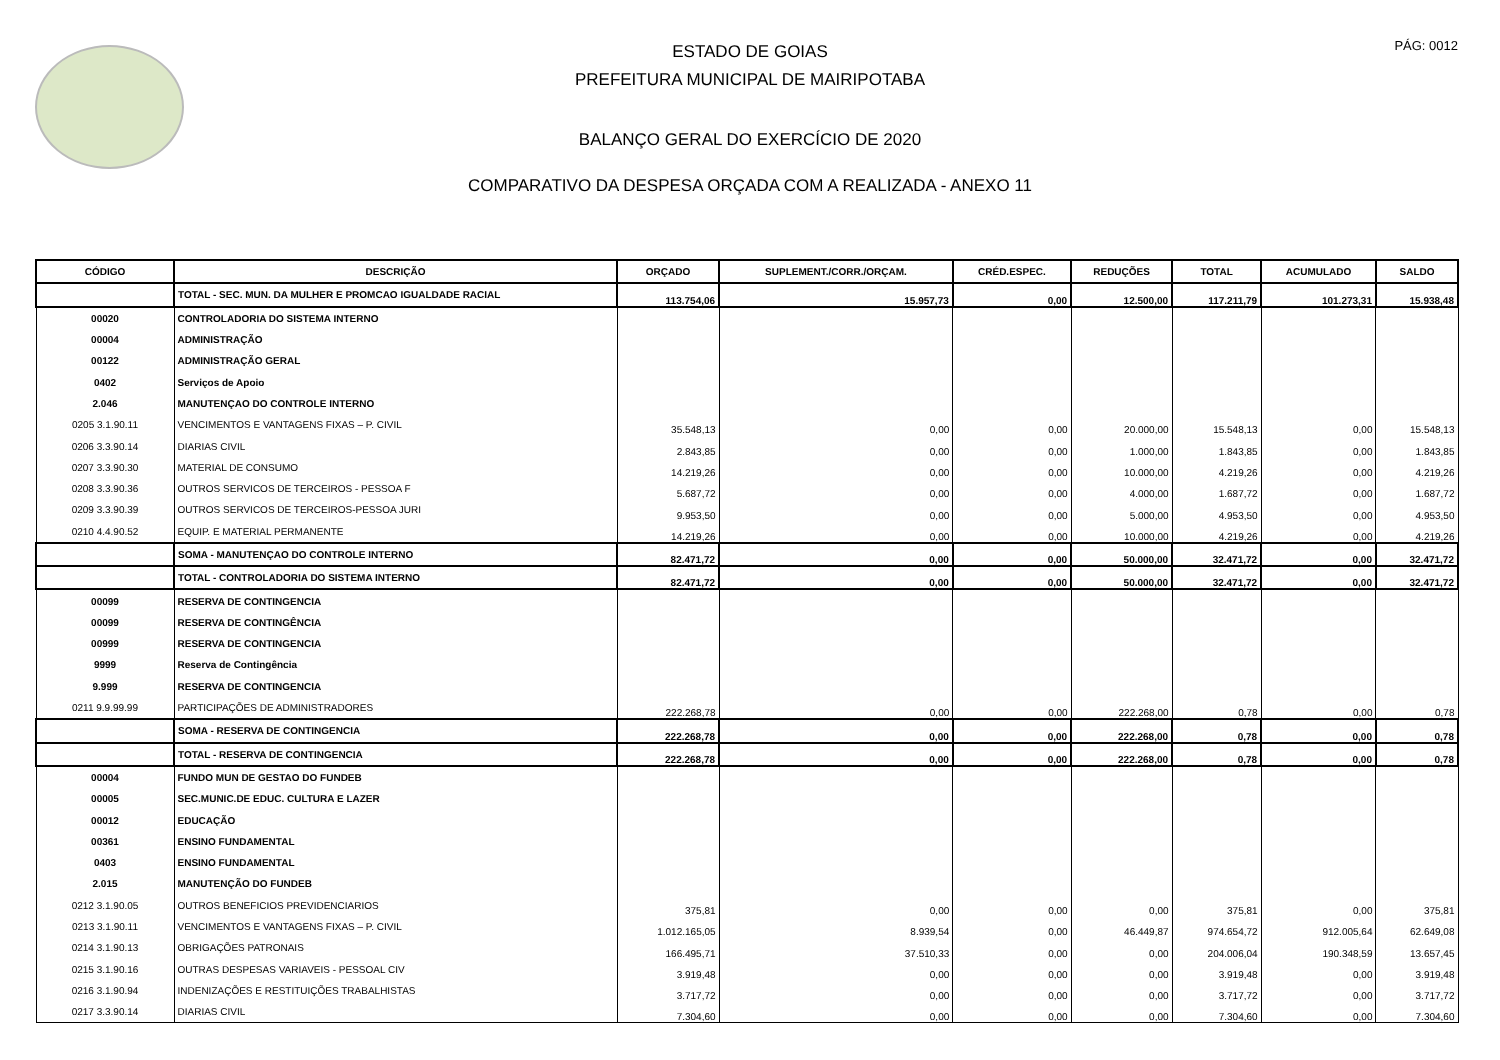PÁG: 0012
ESTADO DE GOIAS
PREFEITURA MUNICIPAL DE MAIRIPOTABA
BALANÇO GERAL DO EXERCÍCIO DE 2020
COMPARATIVO DA DESPESA ORÇADA COM A REALIZADA - ANEXO 11
| CÓDIGO | DESCRIÇÃO | ORÇADO | SUPLEMENT./CORR./ORÇAM. | CRÉD.ESPEC. | REDUÇÕES | TOTAL | ACUMULADO | SALDO |
| --- | --- | --- | --- | --- | --- | --- | --- | --- |
| | TOTAL - SEC. MUN. DA MULHER E PROMCAO IGUALDADE RACIAL | 113.754,06 | 15.957,73 | 0,00 | 12.500,00 | 117.211,79 | 101.273,31 | 15.938,48 |
| 00020 | CONTROLADORIA DO SISTEMA INTERNO | | | | | | | |
| 00004 | ADMINISTRAÇÃO | | | | | | | |
| 00122 | ADMINISTRAÇÃO GERAL | | | | | | | |
| 0402 | Serviços de Apoio | | | | | | | |
| 2.046 | MANUTENÇAO DO CONTROLE INTERNO | | | | | | | |
| 0205 3.1.90.11 | VENCIMENTOS E VANTAGENS FIXAS – P. CIVIL | 35.548,13 | 0,00 | 0,00 | 20.000,00 | 15.548,13 | 0,00 | 15.548,13 |
| 0206 3.3.90.14 | DIARIAS CIVIL | 2.843,85 | 0,00 | 0,00 | 1.000,00 | 1.843,85 | 0,00 | 1.843,85 |
| 0207 3.3.90.30 | MATERIAL DE CONSUMO | 14.219,26 | 0,00 | 0,00 | 10.000,00 | 4.219,26 | 0,00 | 4.219,26 |
| 0208 3.3.90.36 | OUTROS SERVICOS DE TERCEIROS - PESSOA F | 5.687,72 | 0,00 | 0,00 | 4.000,00 | 1.687,72 | 0,00 | 1.687,72 |
| 0209 3.3.90.39 | OUTROS SERVICOS DE TERCEIROS-PESSOA JURI | 9.953,50 | 0,00 | 0,00 | 5.000,00 | 4.953,50 | 0,00 | 4.953,50 |
| 0210 4.4.90.52 | EQUIP. E MATERIAL PERMANENTE | 14.219,26 | 0,00 | 0,00 | 10.000,00 | 4.219,26 | 0,00 | 4.219,26 |
| | SOMA - MANUTENÇAO DO CONTROLE INTERNO | 82.471,72 | 0,00 | 0,00 | 50.000,00 | 32.471,72 | 0,00 | 32.471,72 |
| | TOTAL - CONTROLADORIA DO SISTEMA INTERNO | 82.471,72 | 0,00 | 0,00 | 50.000,00 | 32.471,72 | 0,00 | 32.471,72 |
| 00099 | RESERVA DE CONTINGENCIA | | | | | | | |
| 00099 | RESERVA DE CONTINGÊNCIA | | | | | | | |
| 00999 | RESERVA DE CONTINGENCIA | | | | | | | |
| 9999 | Reserva de Contingência | | | | | | | |
| 9.999 | RESERVA DE CONTINGENCIA | | | | | | | |
| 0211 9.9.99.99 | PARTICIPAÇÕES DE ADMINISTRADORES | 222.268,78 | 0,00 | 0,00 | 222.268,00 | 0,78 | 0,00 | 0,78 |
| | SOMA - RESERVA DE CONTINGENCIA | 222.268,78 | 0,00 | 0,00 | 222.268,00 | 0,78 | 0,00 | 0,78 |
| | TOTAL - RESERVA DE CONTINGENCIA | 222.268,78 | 0,00 | 0,00 | 222.268,00 | 0,78 | 0,00 | 0,78 |
| 00004 | FUNDO MUN DE GESTAO DO FUNDEB | | | | | | | |
| 00005 | SEC.MUNIC.DE EDUC. CULTURA E LAZER | | | | | | | |
| 00012 | EDUCAÇÃO | | | | | | | |
| 00361 | ENSINO FUNDAMENTAL | | | | | | | |
| 0403 | ENSINO FUNDAMENTAL | | | | | | | |
| 2.015 | MANUTENÇÃO DO FUNDEB | | | | | | | |
| 0212 3.1.90.05 | OUTROS BENEFICIOS PREVIDENCIARIOS | 375,81 | 0,00 | 0,00 | 0,00 | 375,81 | 0,00 | 375,81 |
| 0213 3.1.90.11 | VENCIMENTOS E VANTAGENS FIXAS – P. CIVIL | 1.012.165,05 | 8.939,54 | 0,00 | 46.449,87 | 974.654,72 | 912.005,64 | 62.649,08 |
| 0214 3.1.90.13 | OBRIGAÇÕES PATRONAIS | 166.495,71 | 37.510,33 | 0,00 | 0,00 | 204.006,04 | 190.348,59 | 13.657,45 |
| 0215 3.1.90.16 | OUTRAS DESPESAS VARIAVEIS - PESSOAL CIV | 3.919,48 | 0,00 | 0,00 | 0,00 | 3.919,48 | 0,00 | 3.919,48 |
| 0216 3.1.90.94 | INDENIZAÇÕES E RESTITUIÇÕES TRABALHISTAS | 3.717,72 | 0,00 | 0,00 | 0,00 | 3.717,72 | 0,00 | 3.717,72 |
| 0217 3.3.90.14 | DIARIAS CIVIL | 7.304,60 | 0,00 | 0,00 | 0,00 | 7.304,60 | 0,00 | 7.304,60 |